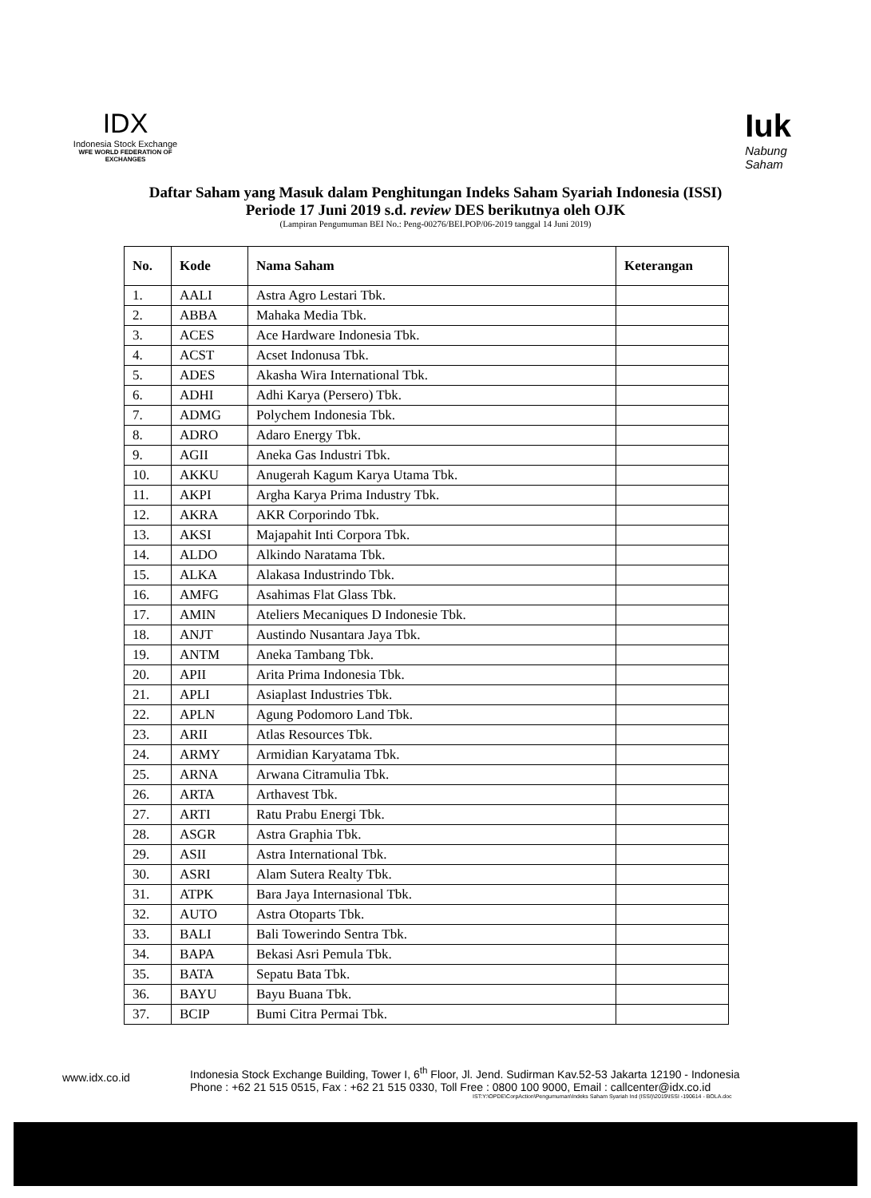IDX
Indonesia Stock Exchange
WFE WORLD FEDERATION OF EXCHANGES
Iuk
Nabung
Saham
Daftar Saham yang Masuk dalam Penghitungan Indeks Saham Syariah Indonesia (ISSI)
Periode 17 Juni 2019 s.d. review DES berikutnya oleh OJK
(Lampiran Pengumuman BEI No.: Peng-00276/BEI.POP/06-2019 tanggal 14 Juni 2019)
| No. | Kode | Nama Saham | Keterangan |
| --- | --- | --- | --- |
| 1. | AALI | Astra Agro Lestari Tbk. | |
| 2. | ABBA | Mahaka Media Tbk. | |
| 3. | ACES | Ace Hardware Indonesia Tbk. | |
| 4. | ACST | Acset Indonusa Tbk. | |
| 5. | ADES | Akasha Wira International Tbk. | |
| 6. | ADHI | Adhi Karya (Persero) Tbk. | |
| 7. | ADMG | Polychem Indonesia Tbk. | |
| 8. | ADRO | Adaro Energy Tbk. | |
| 9. | AGII | Aneka Gas Industri Tbk. | |
| 10. | AKKU | Anugerah Kagum Karya Utama Tbk. | |
| 11. | AKPI | Argha Karya Prima Industry Tbk. | |
| 12. | AKRA | AKR Corporindo Tbk. | |
| 13. | AKSI | Majapahit Inti Corpora Tbk. | |
| 14. | ALDO | Alkindo Naratama Tbk. | |
| 15. | ALKA | Alakasa Industrindo Tbk. | |
| 16. | AMFG | Asahimas Flat Glass Tbk. | |
| 17. | AMIN | Ateliers Mecaniques D Indonesie Tbk. | |
| 18. | ANJT | Austindo Nusantara Jaya Tbk. | |
| 19. | ANTM | Aneka Tambang Tbk. | |
| 20. | APII | Arita Prima Indonesia Tbk. | |
| 21. | APLI | Asiaplast Industries Tbk. | |
| 22. | APLN | Agung Podomoro Land Tbk. | |
| 23. | ARII | Atlas Resources Tbk. | |
| 24. | ARMY | Armidian Karyatama Tbk. | |
| 25. | ARNA | Arwana Citramulia Tbk. | |
| 26. | ARTA | Arthavest Tbk. | |
| 27. | ARTI | Ratu Prabu Energi Tbk. | |
| 28. | ASGR | Astra Graphia Tbk. | |
| 29. | ASII | Astra International Tbk. | |
| 30. | ASRI | Alam Sutera Realty Tbk. | |
| 31. | ATPK | Bara Jaya Internasional Tbk. | |
| 32. | AUTO | Astra Otoparts Tbk. | |
| 33. | BALI | Bali Towerindo Sentra Tbk. | |
| 34. | BAPA | Bekasi Asri Pemula Tbk. | |
| 35. | BATA | Sepatu Bata Tbk. | |
| 36. | BAYU | Bayu Buana Tbk. | |
| 37. | BCIP | Bumi Citra Permai Tbk. | |
www.idx.co.id
Indonesia Stock Exchange Building, Tower I, 6<sup>th</sup> Floor, Jl. Jend. Sudirman Kav.52-53 Jakarta 12190 - Indonesia
Phone : +62 21 515 0515, Fax : +62 21 515 0330, Toll Free : 0800 100 9000, Email : callcenter@idx.co.id
IST:Y:\OPDE\CorpAction\Pengumuman\Indeks Saham Syariah Ind (ISSI)\2019\ISSI -190614 - BOLA.doc